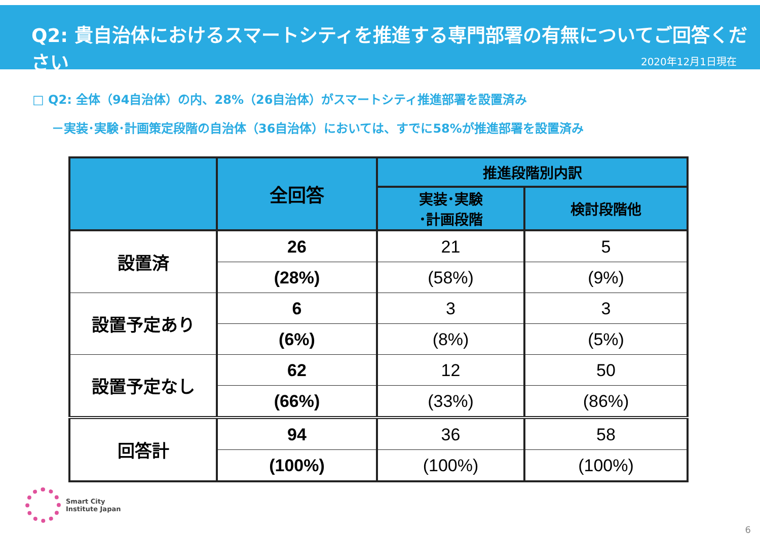Q2: 貴自治体におけるスマートシティを推進する専門部署の有無についてご回答ください
2020年12月1日現在
□ Q2: 全体（94自治体）の内、28%（26自治体）がスマートシティ推進部署を設置済み
－実装･実験･計画策定段階の自治体（36自治体）においては、すでに58%が推進部署を設置済み
| | 全回答 | 推進段階別内訳 | |
| --- | --- | --- | --- |
| | | 実装･実験 ･計画段階 | 検討段階他 |
| 設置済 | 26 | 21 | 5 |
| | (28%) | (58%) | (9%) |
| 設置予定あり | 6 | 3 | 3 |
| | (6%) | (8%) | (5%) |
| 設置予定なし | 62 | 12 | 50 |
| | (66%) | (33%) | (86%) |
| 回答計 | 94 | 36 | 58 |
| | (100%) | (100%) | (100%) |
Smart City
Institute Japan
6